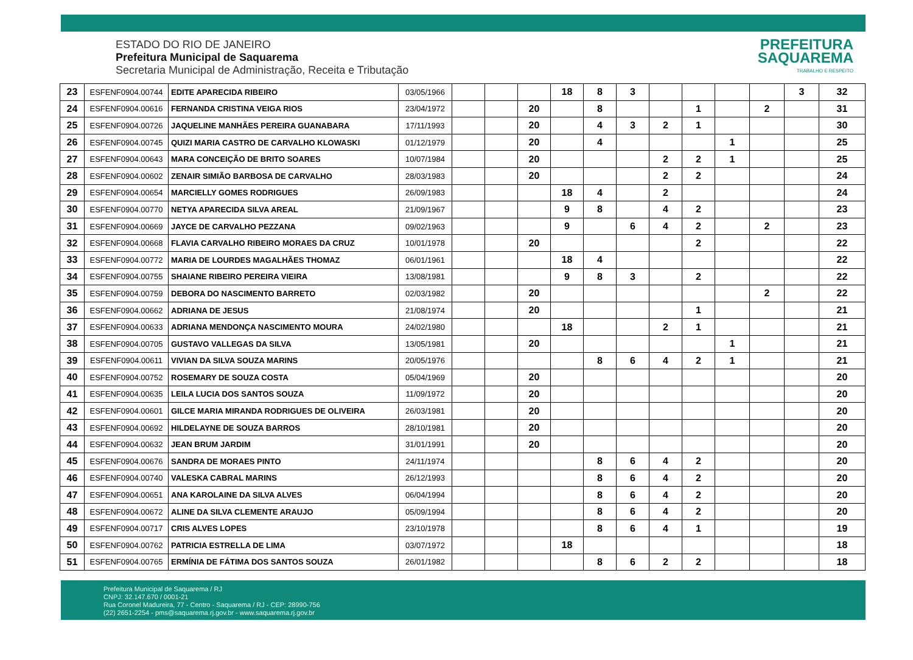ESTADO DO RIO DE JANEIRO
Prefeitura Municipal de Saquarema
Secretaria Municipal de Administração, Receita e Tributação
PREFEITURA
SAQUAREMA
TRABALHO E RESPEITO
| 23 | ESFENF0904.00744 | EDITE APARECIDA RIBEIRO | 03/05/1966 | | | | 18 | 8 | 3 | | | | | 3 | 32 |
| 24 | ESFENF0904.00616 | FERNANDA CRISTINA VEIGA RIOS | 23/04/1972 | | | 20 | | 8 | | | 1 | | 2 | | 31 |
| 25 | ESFENF0904.00726 | JAQUELINE MANHÃES PEREIRA GUANABARA | 17/11/1993 | | | 20 | | 4 | 3 | 2 | 1 | | | | 30 |
| 26 | ESFENF0904.00745 | QUIZI MARIA CASTRO DE CARVALHO KLOWASKI | 01/12/1979 | | | 20 | | 4 | | | | 1 | | | 25 |
| 27 | ESFENF0904.00643 | MARA CONCEIÇÃO DE BRITO SOARES | 10/07/1984 | | | 20 | | | | 2 | 2 | 1 | | | 25 |
| 28 | ESFENF0904.00602 | ZENAIR SIMIÃO BARBOSA DE CARVALHO | 28/03/1983 | | | 20 | | | | 2 | 2 | | | | 24 |
| 29 | ESFENF0904.00654 | MARCIELLY GOMES RODRIGUES | 26/09/1983 | | | | 18 | 4 | | 2 | | | | | 24 |
| 30 | ESFENF0904.00770 | NETYA APARECIDA SILVA AREAL | 21/09/1967 | | | | 9 | 8 | | 4 | 2 | | | | 23 |
| 31 | ESFENF0904.00669 | JAYCE DE CARVALHO PEZZANA | 09/02/1963 | | | | 9 | | 6 | 4 | 2 | | 2 | | 23 |
| 32 | ESFENF0904.00668 | FLAVIA CARVALHO RIBEIRO MORAES DA CRUZ | 10/01/1978 | | | 20 | | | | | 2 | | | | 22 |
| 33 | ESFENF0904.00772 | MARIA DE LOURDES MAGALHÃES THOMAZ | 06/01/1961 | | | | 18 | 4 | | | | | | | 22 |
| 34 | ESFENF0904.00755 | SHAIANE RIBEIRO PEREIRA VIEIRA | 13/08/1981 | | | | 9 | 8 | 3 | | 2 | | | | 22 |
| 35 | ESFENF0904.00759 | DEBORA DO NASCIMENTO BARRETO | 02/03/1982 | | | 20 | | | | | | | 2 | | 22 |
| 36 | ESFENF0904.00662 | ADRIANA DE JESUS | 21/08/1974 | | | 20 | | | | | 1 | | | | 21 |
| 37 | ESFENF0904.00633 | ADRIANA MENDONÇA NASCIMENTO MOURA | 24/02/1980 | | | | 18 | | | 2 | 1 | | | | 21 |
| 38 | ESFENF0904.00705 | GUSTAVO VALLEGAS DA SILVA | 13/05/1981 | | | 20 | | | | | | 1 | | | 21 |
| 39 | ESFENF0904.00611 | VIVIAN DA SILVA SOUZA MARINS | 20/05/1976 | | | | | 8 | 6 | 4 | 2 | 1 | | | 21 |
| 40 | ESFENF0904.00752 | ROSEMARY DE SOUZA COSTA | 05/04/1969 | | | 20 | | | | | | | | | 20 |
| 41 | ESFENF0904.00635 | LEILA LUCIA DOS SANTOS SOUZA | 11/09/1972 | | | 20 | | | | | | | | | 20 |
| 42 | ESFENF0904.00601 | GILCE MARIA MIRANDA RODRIGUES DE OLIVEIRA | 26/03/1981 | | | 20 | | | | | | | | | 20 |
| 43 | ESFENF0904.00692 | HILDELAYNE DE SOUZA BARROS | 28/10/1981 | | | 20 | | | | | | | | | 20 |
| 44 | ESFENF0904.00632 | JEAN BRUM JARDIM | 31/01/1991 | | | 20 | | | | | | | | | 20 |
| 45 | ESFENF0904.00676 | SANDRA DE MORAES PINTO | 24/11/1974 | | | | | 8 | 6 | 4 | 2 | | | | 20 |
| 46 | ESFENF0904.00740 | VALESKA CABRAL MARINS | 26/12/1993 | | | | | 8 | 6 | 4 | 2 | | | | 20 |
| 47 | ESFENF0904.00651 | ANA KAROLAINE DA SILVA ALVES | 06/04/1994 | | | | | 8 | 6 | 4 | 2 | | | | 20 |
| 48 | ESFENF0904.00672 | ALINE DA SILVA CLEMENTE ARAUJO | 05/09/1994 | | | | | 8 | 6 | 4 | 2 | | | | 20 |
| 49 | ESFENF0904.00717 | CRIS ALVES LOPES | 23/10/1978 | | | | | 8 | 6 | 4 | 1 | | | | 19 |
| 50 | ESFENF0904.00762 | PATRICIA ESTRELLA DE LIMA | 03/07/1972 | | | | 18 | | | | | | | | 18 |
| 51 | ESFENF0904.00765 | ERMÍNIA DE FÁTIMA DOS SANTOS SOUZA | 26/01/1982 | | | | | 8 | 6 | 2 | 2 | | | | 18 |
Prefeitura Municipal de Saquarema / RJ
CNPJ: 32.147.670 / 0001-21
Rua Coronel Madureira, 77 - Centro - Saquarema / RJ - CEP: 28990-756
(22) 2651-2254 - pms@saquarema.rj.gov.br - www.saquarema.rj.gov.br